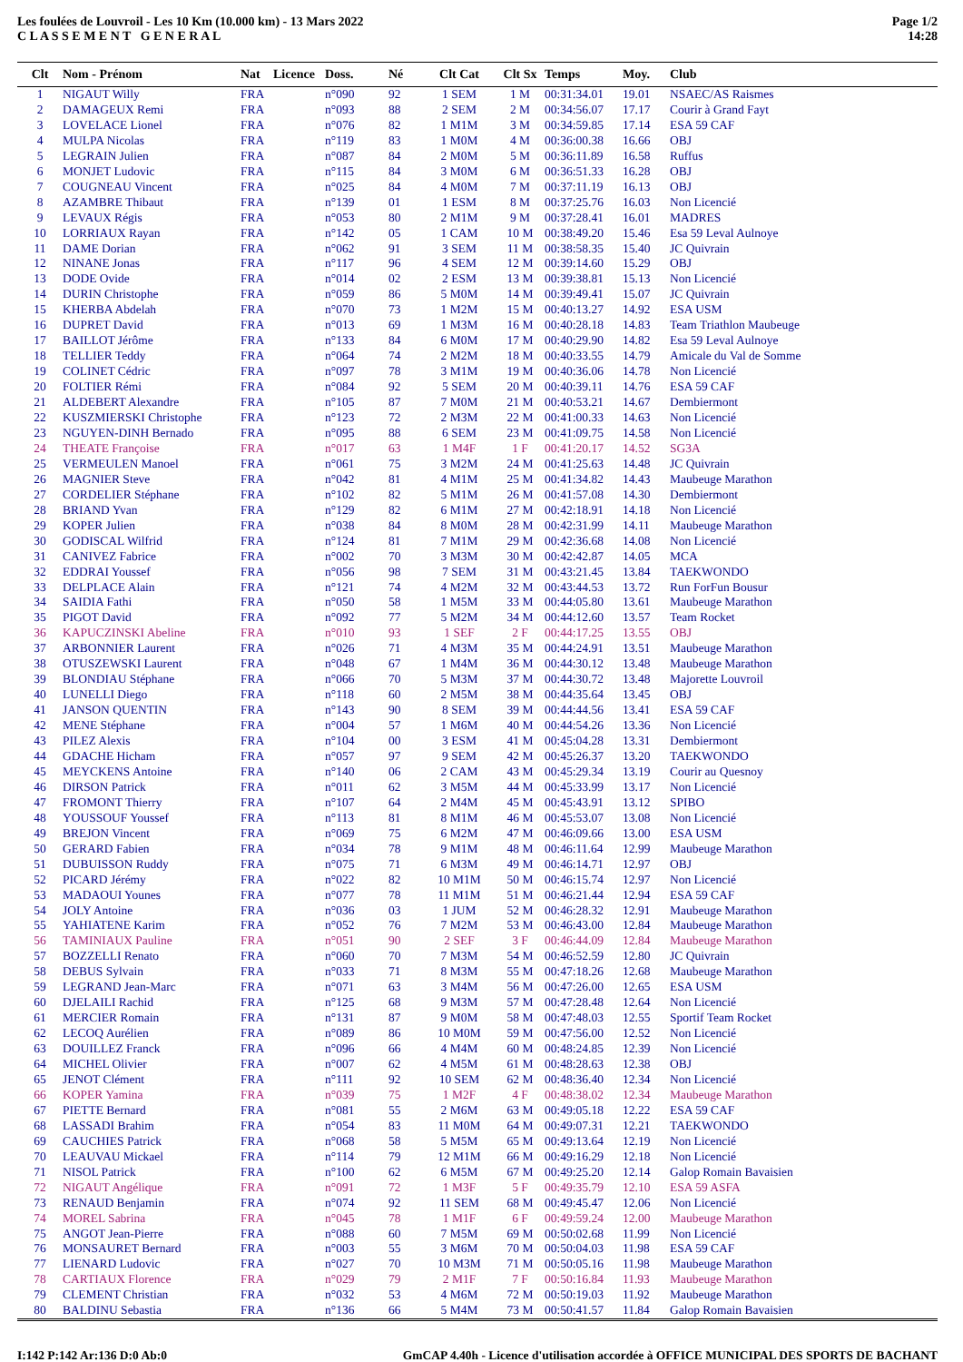Les foulées de Louvroil - Les 10 Km (10.000 km) - 13 Mars 2022
C L A S S E M E N T G E N E R A L
Page 1/2
14:28
| Clt | Nom - Prénom | Nat | Licence | Doss. | Né | Clt Cat | Clt Sx | Temps | Moy. | Club |
| --- | --- | --- | --- | --- | --- | --- | --- | --- | --- | --- |
| 1 | NIGAUT Willy | FRA | | n°090 | 92 | 1 SEM | 1 M | 00:31:34.01 | 19.01 | NSAEC/AS Raismes |
| 2 | DAMAGEUX Remi | FRA | | n°093 | 88 | 2 SEM | 2 M | 00:34:56.07 | 17.17 | Courir à Grand Fayt |
| 3 | LOVELACE Lionel | FRA | | n°076 | 82 | 1 M1M | 3 M | 00:34:59.85 | 17.14 | ESA 59 CAF |
| 4 | MULPA Nicolas | FRA | | n°119 | 83 | 1 M0M | 4 M | 00:36:00.38 | 16.66 | OBJ |
| 5 | LEGRAIN Julien | FRA | | n°087 | 84 | 2 M0M | 5 M | 00:36:11.89 | 16.58 | Ruffus |
| 6 | MONJET Ludovic | FRA | | n°115 | 84 | 3 M0M | 6 M | 00:36:51.33 | 16.28 | OBJ |
| 7 | COUGNEAU Vincent | FRA | | n°025 | 84 | 4 M0M | 7 M | 00:37:11.19 | 16.13 | OBJ |
| 8 | AZAMBRE Thibaut | FRA | | n°139 | 01 | 1 ESM | 8 M | 00:37:25.76 | 16.03 | Non Licencié |
| 9 | LEVAUX Régis | FRA | | n°053 | 80 | 2 M1M | 9 M | 00:37:28.41 | 16.01 | MADRES |
| 10 | LORRIAUX Rayan | FRA | | n°142 | 05 | 1 CAM | 10 M | 00:38:49.20 | 15.46 | Esa 59 Leval Aulnoye |
| 11 | DAME Dorian | FRA | | n°062 | 91 | 3 SEM | 11 M | 00:38:58.35 | 15.40 | JC Quivrain |
| 12 | NINANE Jonas | FRA | | n°117 | 96 | 4 SEM | 12 M | 00:39:14.60 | 15.29 | OBJ |
| 13 | DODE Ovide | FRA | | n°014 | 02 | 2 ESM | 13 M | 00:39:38.81 | 15.13 | Non Licencié |
| 14 | DURIN Christophe | FRA | | n°059 | 86 | 5 M0M | 14 M | 00:39:49.41 | 15.07 | JC Quivrain |
| 15 | KHERBA Abdelah | FRA | | n°070 | 73 | 1 M2M | 15 M | 00:40:13.27 | 14.92 | ESA USM |
| 16 | DUPRET David | FRA | | n°013 | 69 | 1 M3M | 16 M | 00:40:28.18 | 14.83 | Team Triathlon Maubeuge |
| 17 | BAILLOT Jérôme | FRA | | n°133 | 84 | 6 M0M | 17 M | 00:40:29.90 | 14.82 | Esa 59 Leval Aulnoye |
| 18 | TELLIER Teddy | FRA | | n°064 | 74 | 2 M2M | 18 M | 00:40:33.55 | 14.79 | Amicale du Val de Somme |
| 19 | COLINET Cédric | FRA | | n°097 | 78 | 3 M1M | 19 M | 00:40:36.06 | 14.78 | Non Licencié |
| 20 | FOLTIER Rémi | FRA | | n°084 | 92 | 5 SEM | 20 M | 00:40:39.11 | 14.76 | ESA 59 CAF |
| 21 | ALDEBERT Alexandre | FRA | | n°105 | 87 | 7 M0M | 21 M | 00:40:53.21 | 14.67 | Dembiermont |
| 22 | KUSZMIERSKI Christophe | FRA | | n°123 | 72 | 2 M3M | 22 M | 00:41:00.33 | 14.63 | Non Licencié |
| 23 | NGUYEN-DINH Bernado | FRA | | n°095 | 88 | 6 SEM | 23 M | 00:41:09.75 | 14.58 | Non Licencié |
| 24 | THEATE Françoise | FRA | | n°017 | 63 | 1 M4F | 1 F | 00:41:20.17 | 14.52 | SG3A |
| 25 | VERMEULEN Manoel | FRA | | n°061 | 75 | 3 M2M | 24 M | 00:41:25.63 | 14.48 | JC Quivrain |
| 26 | MAGNIER Steve | FRA | | n°042 | 81 | 4 M1M | 25 M | 00:41:34.82 | 14.43 | Maubeuge Marathon |
| 27 | CORDELIER Stéphane | FRA | | n°102 | 82 | 5 M1M | 26 M | 00:41:57.08 | 14.30 | Dembiermont |
| 28 | BRIAND Yvan | FRA | | n°129 | 82 | 6 M1M | 27 M | 00:42:18.91 | 14.18 | Non Licencié |
| 29 | KOPER Julien | FRA | | n°038 | 84 | 8 M0M | 28 M | 00:42:31.99 | 14.11 | Maubeuge Marathon |
| 30 | GODISCAL Wilfrid | FRA | | n°124 | 81 | 7 M1M | 29 M | 00:42:36.68 | 14.08 | Non Licencié |
| 31 | CANIVEZ Fabrice | FRA | | n°002 | 70 | 3 M3M | 30 M | 00:42:42.87 | 14.05 | MCA |
| 32 | EDDRAI Youssef | FRA | | n°056 | 98 | 7 SEM | 31 M | 00:43:21.45 | 13.84 | TAEKWONDO |
| 33 | DELPLACE Alain | FRA | | n°121 | 74 | 4 M2M | 32 M | 00:43:44.53 | 13.72 | Run ForFun Bousur |
| 34 | SAIDIA Fathi | FRA | | n°050 | 58 | 1 M5M | 33 M | 00:44:05.80 | 13.61 | Maubeuge Marathon |
| 35 | PIGOT David | FRA | | n°092 | 77 | 5 M2M | 34 M | 00:44:12.60 | 13.57 | Team Rocket |
| 36 | KAPUCZINSKI Abeline | FRA | | n°010 | 93 | 1 SEF | 2 F | 00:44:17.25 | 13.55 | OBJ |
| 37 | ARBONNIER Laurent | FRA | | n°026 | 71 | 4 M3M | 35 M | 00:44:24.91 | 13.51 | Maubeuge Marathon |
| 38 | OTUSZEWSKI Laurent | FRA | | n°048 | 67 | 1 M4M | 36 M | 00:44:30.12 | 13.48 | Maubeuge Marathon |
| 39 | BLONDIAU Stéphane | FRA | | n°066 | 70 | 5 M3M | 37 M | 00:44:30.72 | 13.48 | Majorette Louvroil |
| 40 | LUNELLI Diego | FRA | | n°118 | 60 | 2 M5M | 38 M | 00:44:35.64 | 13.45 | OBJ |
| 41 | JANSON QUENTIN | FRA | | n°143 | 90 | 8 SEM | 39 M | 00:44:44.56 | 13.41 | ESA 59 CAF |
| 42 | MENE Stéphane | FRA | | n°004 | 57 | 1 M6M | 40 M | 00:44:54.26 | 13.36 | Non Licencié |
| 43 | PILEZ Alexis | FRA | | n°104 | 00 | 3 ESM | 41 M | 00:45:04.28 | 13.31 | Dembiermont |
| 44 | GDACHE Hicham | FRA | | n°057 | 97 | 9 SEM | 42 M | 00:45:26.37 | 13.20 | TAEKWONDO |
| 45 | MEYCKENS Antoine | FRA | | n°140 | 06 | 2 CAM | 43 M | 00:45:29.34 | 13.19 | Courir au Quesnoy |
| 46 | DIRSON Patrick | FRA | | n°011 | 62 | 3 M5M | 44 M | 00:45:33.99 | 13.17 | Non Licencié |
| 47 | FROMONT Thierry | FRA | | n°107 | 64 | 2 M4M | 45 M | 00:45:43.91 | 13.12 | SPIBO |
| 48 | YOUSSOUF Youssef | FRA | | n°113 | 81 | 8 M1M | 46 M | 00:45:53.07 | 13.08 | Non Licencié |
| 49 | BREJON Vincent | FRA | | n°069 | 75 | 6 M2M | 47 M | 00:46:09.66 | 13.00 | ESA USM |
| 50 | GERARD Fabien | FRA | | n°034 | 78 | 9 M1M | 48 M | 00:46:11.64 | 12.99 | Maubeuge Marathon |
| 51 | DUBUISSON Ruddy | FRA | | n°075 | 71 | 6 M3M | 49 M | 00:46:14.71 | 12.97 | OBJ |
| 52 | PICARD Jérémy | FRA | | n°022 | 82 | 10 M1M | 50 M | 00:46:15.74 | 12.97 | Non Licencié |
| 53 | MADAOUI Younes | FRA | | n°077 | 78 | 11 M1M | 51 M | 00:46:21.44 | 12.94 | ESA 59 CAF |
| 54 | JOLY Antoine | FRA | | n°036 | 03 | 1 JUM | 52 M | 00:46:28.32 | 12.91 | Maubeuge Marathon |
| 55 | YAHIATENE Karim | FRA | | n°052 | 76 | 7 M2M | 53 M | 00:46:43.00 | 12.84 | Maubeuge Marathon |
| 56 | TAMINIAUX Pauline | FRA | | n°051 | 90 | 2 SEF | 3 F | 00:46:44.09 | 12.84 | Maubeuge Marathon |
| 57 | BOZZELLI Renato | FRA | | n°060 | 70 | 7 M3M | 54 M | 00:46:52.59 | 12.80 | JC Quivrain |
| 58 | DEBUS Sylvain | FRA | | n°033 | 71 | 8 M3M | 55 M | 00:47:18.26 | 12.68 | Maubeuge Marathon |
| 59 | LEGRAND Jean-Marc | FRA | | n°071 | 63 | 3 M4M | 56 M | 00:47:26.00 | 12.65 | ESA USM |
| 60 | DJELAILI Rachid | FRA | | n°125 | 68 | 9 M3M | 57 M | 00:47:28.48 | 12.64 | Non Licencié |
| 61 | MERCIER Romain | FRA | | n°131 | 87 | 9 M0M | 58 M | 00:47:48.03 | 12.55 | Sportif Team Rocket |
| 62 | LECOQ Aurélien | FRA | | n°089 | 86 | 10 M0M | 59 M | 00:47:56.00 | 12.52 | Non Licencié |
| 63 | DOUILLEZ Franck | FRA | | n°096 | 66 | 4 M4M | 60 M | 00:48:24.85 | 12.39 | Non Licencié |
| 64 | MICHEL Olivier | FRA | | n°007 | 62 | 4 M5M | 61 M | 00:48:28.63 | 12.38 | OBJ |
| 65 | JENOT Clément | FRA | | n°111 | 92 | 10 SEM | 62 M | 00:48:36.40 | 12.34 | Non Licencié |
| 66 | KOPER Yamina | FRA | | n°039 | 75 | 1 M2F | 4 F | 00:48:38.02 | 12.34 | Maubeuge Marathon |
| 67 | PIETTE Bernard | FRA | | n°081 | 55 | 2 M6M | 63 M | 00:49:05.18 | 12.22 | ESA 59 CAF |
| 68 | LASSADI Brahim | FRA | | n°054 | 83 | 11 M0M | 64 M | 00:49:07.31 | 12.21 | TAEKWONDO |
| 69 | CAUCHIES Patrick | FRA | | n°068 | 58 | 5 M5M | 65 M | 00:49:13.64 | 12.19 | Non Licencié |
| 70 | LEAUVAU Mickael | FRA | | n°114 | 79 | 12 M1M | 66 M | 00:49:16.29 | 12.18 | Non Licencié |
| 71 | NISOL Patrick | FRA | | n°100 | 62 | 6 M5M | 67 M | 00:49:25.20 | 12.14 | Galop Romain Bavaisien |
| 72 | NIGAUT Angélique | FRA | | n°091 | 72 | 1 M3F | 5 F | 00:49:35.79 | 12.10 | ESA 59 ASFA |
| 73 | RENAUD Benjamin | FRA | | n°074 | 92 | 11 SEM | 68 M | 00:49:45.47 | 12.06 | Non Licencié |
| 74 | MOREL Sabrina | FRA | | n°045 | 78 | 1 M1F | 6 F | 00:49:59.24 | 12.00 | Maubeuge Marathon |
| 75 | ANGOT Jean-Pierre | FRA | | n°088 | 60 | 7 M5M | 69 M | 00:50:02.68 | 11.99 | Non Licencié |
| 76 | MONSAURET Bernard | FRA | | n°003 | 55 | 3 M6M | 70 M | 00:50:04.03 | 11.98 | ESA 59 CAF |
| 77 | LIENARD Ludovic | FRA | | n°027 | 70 | 10 M3M | 71 M | 00:50:05.16 | 11.98 | Maubeuge Marathon |
| 78 | CARTIAUX Florence | FRA | | n°029 | 79 | 2 M1F | 7 F | 00:50:16.84 | 11.93 | Maubeuge Marathon |
| 79 | CLEMENT Christian | FRA | | n°032 | 53 | 4 M6M | 72 M | 00:50:19.03 | 11.92 | Maubeuge Marathon |
| 80 | BALDINU Sebastia | FRA | | n°136 | 66 | 5 M4M | 73 M | 00:50:41.57 | 11.84 | Galop Romain Bavaisien |
I:142 P:142 Ar:136 D:0 Ab:0 GmCAP 4.40h - Licence d'utilisation accordée à OFFICE MUNICIPAL DES SPORTS DE BACHANT